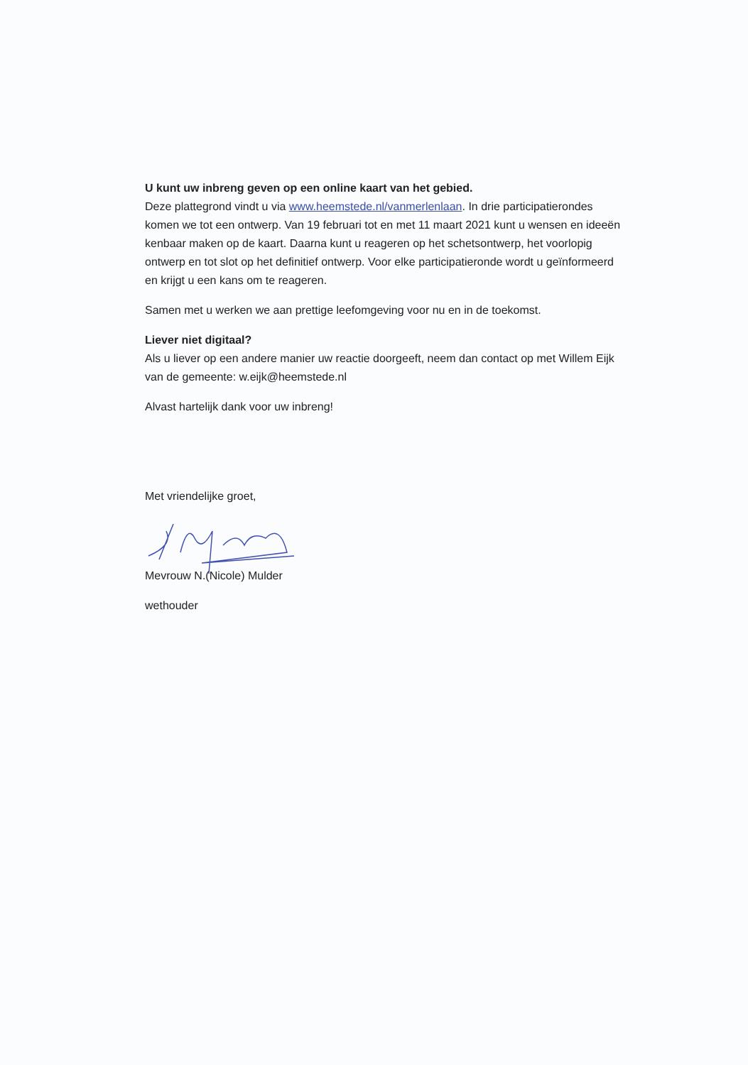U kunt uw inbreng geven op een online kaart van het gebied.
Deze plattegrond vindt u via www.heemstede.nl/vanmerlenlaan. In drie participatierondes komen we tot een ontwerp. Van 19 februari tot en met 11 maart 2021 kunt u wensen en ideeën kenbaar maken op de kaart. Daarna kunt u reageren op het schetsontwerp, het voorlopig ontwerp en tot slot op het definitief ontwerp. Voor elke participatieronde wordt u geïnformeerd en krijgt u een kans om te reageren.
Samen met u werken we aan prettige leefomgeving voor nu en in de toekomst.
Liever niet digitaal?
Als u liever op een andere manier uw reactie doorgeeft, neem dan contact op met Willem Eijk van de gemeente: w.eijk@heemstede.nl
Alvast hartelijk dank voor uw inbreng!
Met vriendelijke groet,
Mevrouw N.(Nicole) Mulder
wethouder